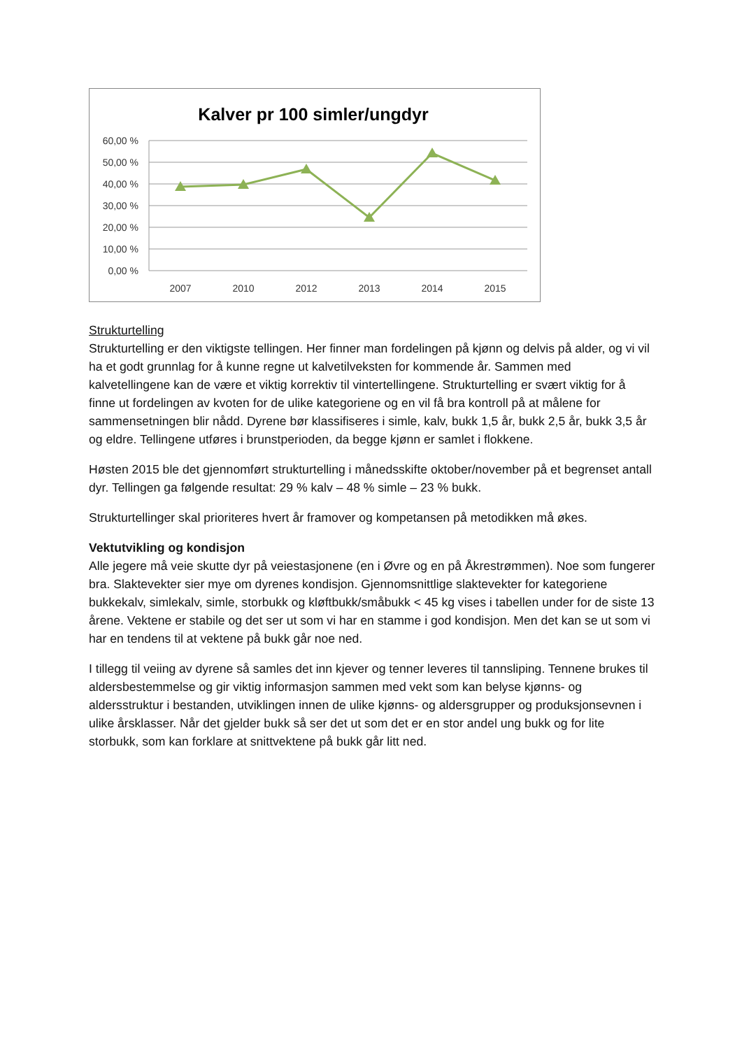Kalver pr 100 simler/ungdyr
60,00 %
50,00 %
40,00 %
30,00 %
20,00 %
10,00 %
0,00 %
2007
2010
2012
2013
2014
2015
Strukturtelling
Strukturtelling er den viktigste tellingen. Her finner man fordelingen på kjønn og delvis på alder, og vi vil ha et godt grunnlag for å kunne regne ut kalvetilveksten for kommende år. Sammen med kalvetellingene kan de være et viktig korrektiv til vintertellingene. Strukturtelling er svært viktig for å finne ut fordelingen av kvoten for de ulike kategoriene og en vil få bra kontroll på at målene for sammensetningen blir nådd. Dyrene bør klassifiseres i simle, kalv, bukk 1,5 år, bukk 2,5 år, bukk 3,5 år og eldre. Tellingene utføres i brunstperioden, da begge kjønn er samlet i flokkene.
Høsten 2015 ble det gjennomført strukturtelling i månedsskifte oktober/november på et begrenset antall dyr. Tellingen ga følgende resultat: 29 % kalv – 48 % simle – 23 % bukk.
Strukturtellinger skal prioriteres hvert år framover og kompetansen på metodikken må økes.
Vektutvikling og kondisjon
Alle jegere må veie skutte dyr på veiestasjonene (en i Øvre og en på Åkrestrømmen). Noe som fungerer bra. Slaktevekter sier mye om dyrenes kondisjon. Gjennomsnittlige slaktevekter for kategoriene bukkekalv, simlekalv, simle, storbukk og kløftbukk/småbukk < 45 kg vises i tabellen under for de siste 13 årene. Vektene er stabile og det ser ut som vi har en stamme i god kondisjon. Men det kan se ut som vi har en tendens til at vektene på bukk går noe ned.
I tillegg til veiing av dyrene så samles det inn kjever og tenner leveres til tannsliping. Tennene brukes til aldersbestemmelse og gir viktig informasjon sammen med vekt som kan belyse kjønns- og aldersstruktur i bestanden, utviklingen innen de ulike kjønns- og aldersgrupper og produksjonsevnen i ulike årsklasser. Når det gjelder bukk så ser det ut som det er en stor andel ung bukk og for lite storbukk, som kan forklare at snittvektene på bukk går litt ned.